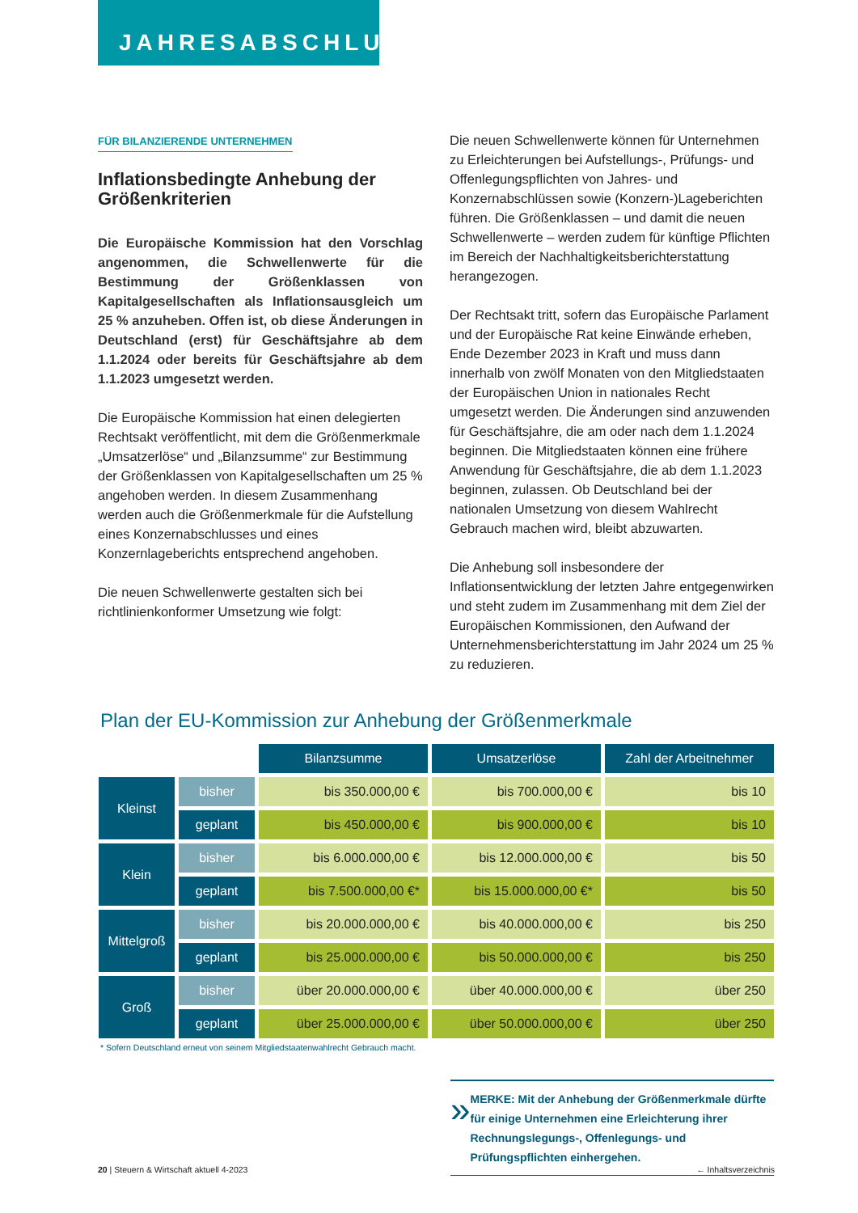JAHRESABSCHLUSS
FÜR BILANZIERENDE UNTERNEHMEN
Inflationsbedingte Anhebung der Größenkriterien
Die Europäische Kommission hat den Vorschlag angenommen, die Schwellenwerte für die Bestimmung der Größenklassen von Kapitalgesellschaften als Inflationsausgleich um 25 % anzuheben. Offen ist, ob diese Änderungen in Deutschland (erst) für Geschäftsjahre ab dem 1.1.2024 oder bereits für Geschäftsjahre ab dem 1.1.2023 umgesetzt werden.
Die Europäische Kommission hat einen delegierten Rechtsakt veröffentlicht, mit dem die Größenmerkmale „Umsatzerlöse“ und „Bilanzsumme“ zur Bestimmung der Größenklassen von Kapitalgesellschaften um 25 % angehoben werden. In diesem Zusammenhang werden auch die Größenmerkmale für die Aufstellung eines Konzernabschlusses und eines Konzernlageberichts entsprechend angehoben.
Die neuen Schwellenwerte gestalten sich bei richtlinienkonformer Umsetzung wie folgt:
Die neuen Schwellenwerte können für Unternehmen zu Erleichterungen bei Aufstellungs-, Prüfungs- und Offenlegungspflichten von Jahres- und Konzernabschlüssen sowie (Konzern-)Lageberichten führen. Die Größenklassen – und damit die neuen Schwellenwerte – werden zudem für künftige Pflichten im Bereich der Nachhaltigkeitsberichterstattung herangezogen.
Der Rechtsakt tritt, sofern das Europäische Parlament und der Europäische Rat keine Einwände erheben, Ende Dezember 2023 in Kraft und muss dann innerhalb von zwölf Monaten von den Mitgliedstaaten der Europäischen Union in nationales Recht umgesetzt werden. Die Änderungen sind anzuwenden für Geschäftsjahre, die am oder nach dem 1.1.2024 beginnen. Die Mitgliedstaaten können eine frühere Anwendung für Geschäftsjahre, die ab dem 1.1.2023 beginnen, zulassen. Ob Deutschland bei der nationalen Umsetzung von diesem Wahlrecht Gebrauch machen wird, bleibt abzuwarten.
Die Anhebung soll insbesondere der Inflationsentwicklung der letzten Jahre entgegenwirken und steht zudem im Zusammenhang mit dem Ziel der Europäischen Kommissionen, den Aufwand der Unternehmensberichterstattung im Jahr 2024 um 25 % zu reduzieren.
Plan der EU-Kommission zur Anhebung der Größenmerkmale
| | | Bilanzsumme | Umsatzerlöse | Zahl der Arbeitnehmer |
| Kleinst | bisher | bis 350.000,00 € | bis 700.000,00 € | bis 10 |
| | geplant | bis 450.000,00 € | bis 900.000,00 € | bis 10 |
| Klein | bisher | bis 6.000.000,00 € | bis 12.000.000,00 € | bis 50 |
| | geplant | bis 7.500.000,00 €* | bis 15.000.000,00 €* | bis 50 |
| Mittelgroß | bisher | bis 20.000.000,00 € | bis 40.000.000,00 € | bis 250 |
| | geplant | bis 25.000.000,00 € | bis 50.000.000,00 € | bis 250 |
| Groß | bisher | über 20.000.000,00 € | über 40.000.000,00 € | über 250 |
| | geplant | über 25.000.000,00 € | über 50.000.000,00 € | über 250 |
* Sofern Deutschland erneut von seinem Mitgliedstaatenwahlrecht Gebrauch macht.
»
MERKE: Mit der Anhebung der Größenmerkmale dürfte für einige Unternehmen eine Erleichterung ihrer Rechnungslegungs-, Offenlegungs- und Prüfungspflichten einhergehen.
20 | Steuern & Wirtschaft aktuell 4-2023 ← Inhaltsverzeichnis